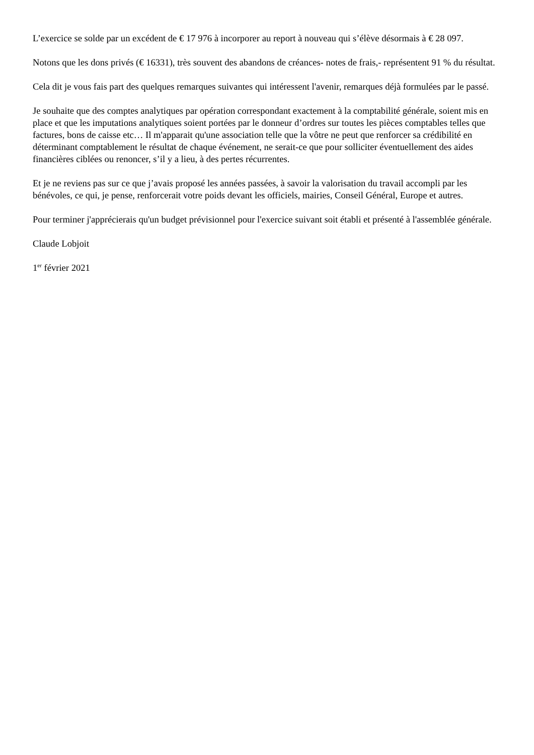L’exercice se solde par un excédent de € 17 976 à incorporer au report à nouveau qui s’élève désormais à € 28 097.
Notons que les dons privés (€ 16331), très souvent des abandons de créances- notes de frais,- représentent 91 % du résultat.
Cela dit je vous fais part des quelques remarques suivantes qui intéressent l'avenir, remarques déjà formulées par le passé.
Je souhaite que des comptes analytiques par opération correspondant exactement à la comptabilité générale, soient mis en place et que les imputations analytiques soient portées par le donneur d’ordres sur toutes les pièces comptables telles que factures, bons de caisse etc… Il m'apparait qu'une association telle que la vôtre ne peut que renforcer sa crédibilité en déterminant comptablement le résultat de chaque événement, ne serait-ce que pour solliciter éventuellement des aides financières ciblées ou renoncer, s’il y a lieu, à des pertes récurrentes.
Et je ne reviens pas sur ce que j’avais proposé les années passées, à savoir la valorisation du travail accompli par les bénévoles, ce qui, je pense, renforcerait votre poids devant les officiels, mairies, Conseil Général, Europe et autres.
Pour terminer j'apprécierais qu'un budget prévisionnel pour l'exercice suivant soit établi et présenté à l'assemblée générale.
Claude Lobjoit
1<sup>er</sup> février 2021